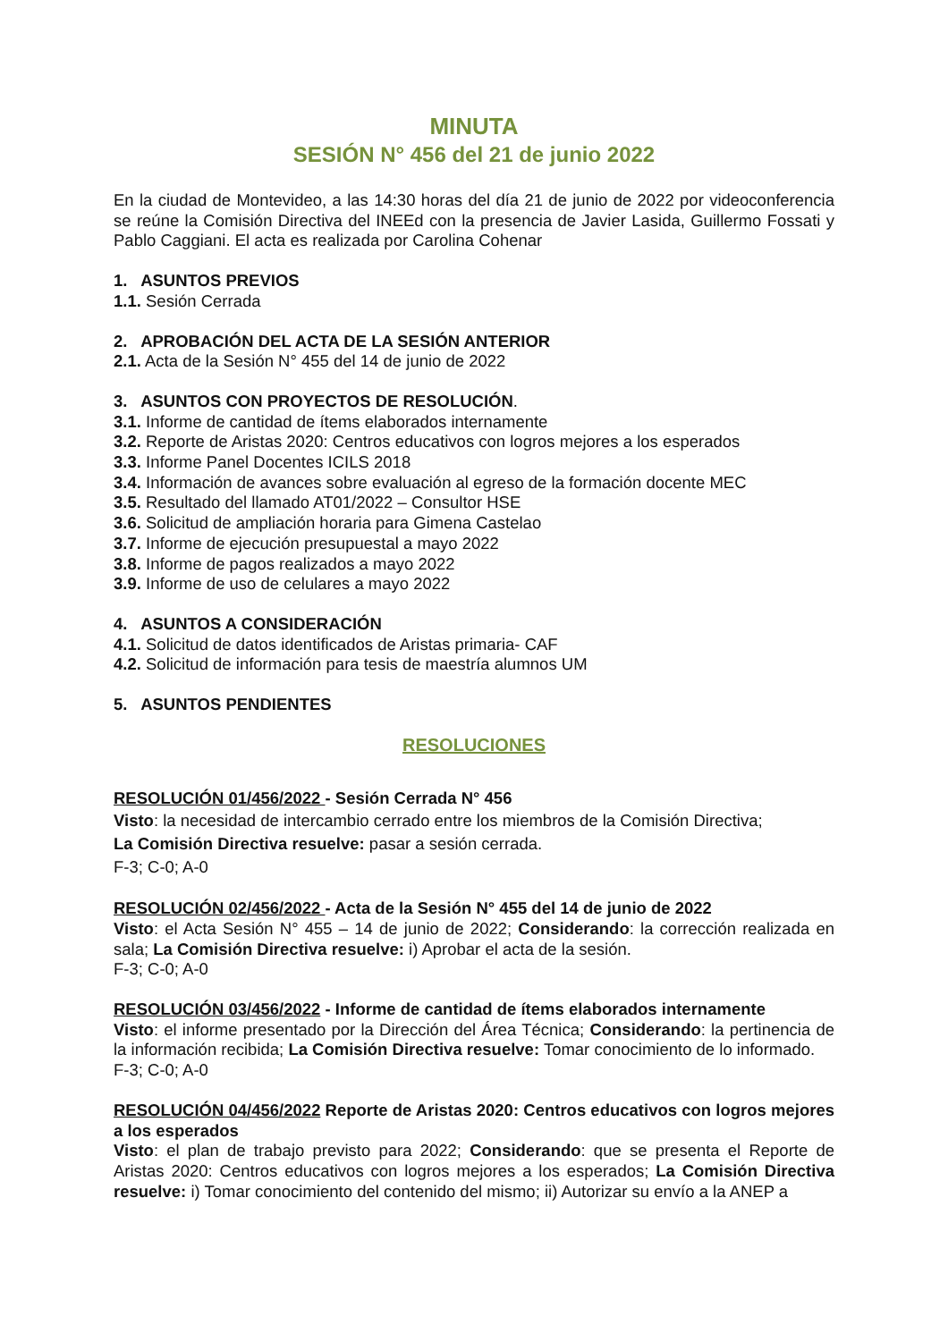MINUTA
SESIÓN N° 456 del 21 de junio 2022
En la ciudad de Montevideo, a las 14:30 horas del día 21 de junio de 2022 por videoconferencia se reúne la Comisión Directiva del INEEd con la presencia de Javier Lasida, Guillermo Fossati y Pablo Caggiani. El acta es realizada por Carolina Cohenar
1. ASUNTOS PREVIOS
1.1. Sesión Cerrada
2. APROBACIÓN DEL ACTA DE LA SESIÓN ANTERIOR
2.1. Acta de la Sesión N° 455 del 14 de junio de 2022
3. ASUNTOS CON PROYECTOS DE RESOLUCIÓN.
3.1. Informe de cantidad de ítems elaborados internamente
3.2. Reporte de Aristas 2020: Centros educativos con logros mejores a los esperados
3.3. Informe Panel Docentes ICILS 2018
3.4. Información de avances sobre evaluación al egreso de la formación docente MEC
3.5. Resultado del llamado AT01/2022 – Consultor HSE
3.6. Solicitud de ampliación horaria para Gimena Castelao
3.7. Informe de ejecución presupuestal a mayo 2022
3.8. Informe de pagos realizados a mayo 2022
3.9. Informe de uso de celulares a mayo 2022
4. ASUNTOS A CONSIDERACIÓN
4.1. Solicitud de datos identificados de Aristas primaria- CAF
4.2. Solicitud de información para tesis de maestría alumnos UM
5. ASUNTOS PENDIENTES
RESOLUCIONES
RESOLUCIÓN 01/456/2022 - Sesión Cerrada N° 456
Visto: la necesidad de intercambio cerrado entre los miembros de la Comisión Directiva;
La Comisión Directiva resuelve: pasar a sesión cerrada.
F-3; C-0; A-0
RESOLUCIÓN 02/456/2022 - Acta de la Sesión N° 455 del 14 de junio de 2022
Visto: el Acta Sesión N° 455 – 14 de junio de 2022; Considerando: la corrección realizada en sala; La Comisión Directiva resuelve: i) Aprobar el acta de la sesión.
F-3; C-0; A-0
RESOLUCIÓN 03/456/2022 - Informe de cantidad de ítems elaborados internamente
Visto: el informe presentado por la Dirección del Área Técnica; Considerando: la pertinencia de la información recibida; La Comisión Directiva resuelve: Tomar conocimiento de lo informado.
F-3; C-0; A-0
RESOLUCIÓN 04/456/2022 Reporte de Aristas 2020: Centros educativos con logros mejores a los esperados
Visto: el plan de trabajo previsto para 2022; Considerando: que se presenta el Reporte de Aristas 2020: Centros educativos con logros mejores a los esperados; La Comisión Directiva resuelve: i) Tomar conocimiento del contenido del mismo; ii) Autorizar su envío a la ANEP a